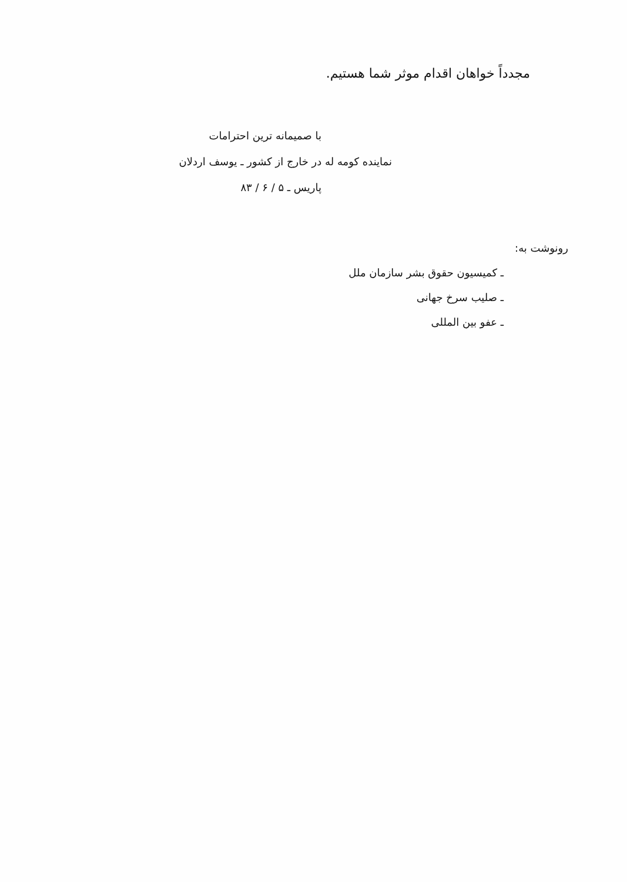مجدداً خواهان اقدام موثر شما هستیم.
با صمیمانه ترین احترامات
نماینده کومه له در خارج از کشور ـ یوسف اردلان
پاریس ـ ۵ / ۶ / ۸۳
رونوشت به:
ـ کمیسیون حقوق بشر سازمان ملل
ـ صلیب سرخ جهانی
ـ عفو بین المللی